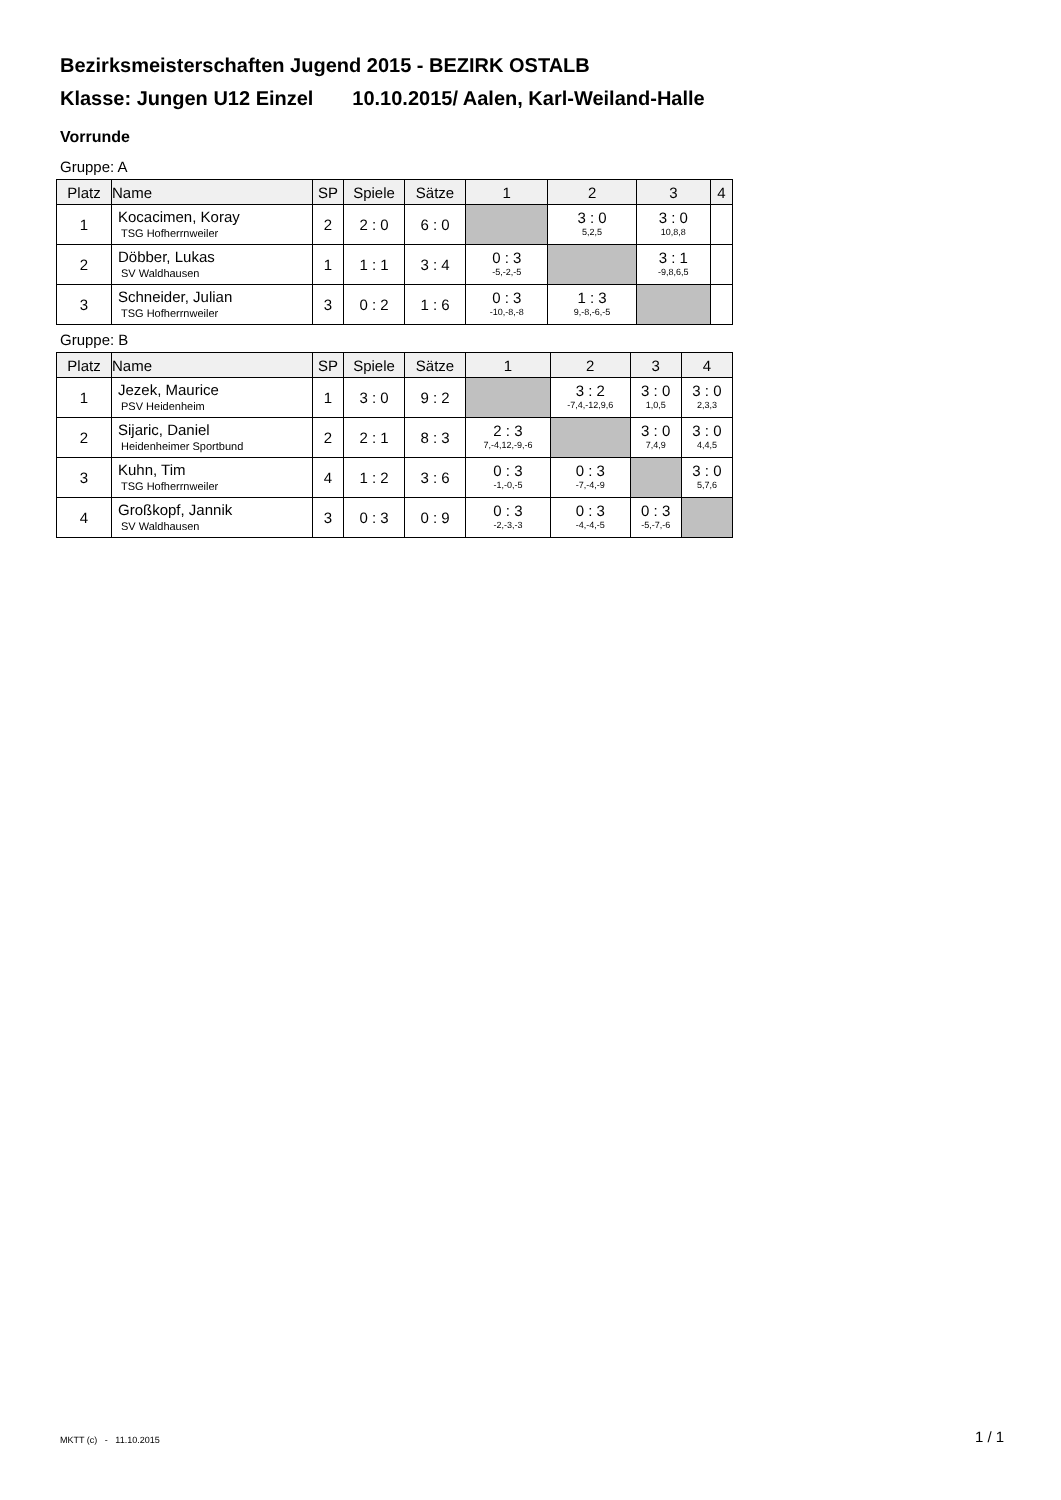Bezirksmeisterschaften Jugend 2015 - BEZIRK OSTALB
Klasse: Jungen U12 Einzel 10.10.2015/ Aalen, Karl-Weiland-Halle
Vorrunde
Gruppe: A
| Platz | Name | SP | Spiele | Sätze | 1 | 2 | 3 | 4 |
| --- | --- | --- | --- | --- | --- | --- | --- | --- |
| 1 | Kocacimen, Koray TSG Hofherrnweiler | 2 | 2 : 0 | 6 : 0 | | 3 : 0 5,2,5 | 3 : 0 10,8,8 | |
| 2 | Döbber, Lukas SV Waldhausen | 1 | 1 : 1 | 3 : 4 | 0 : 3 -5,-2,-5 | | 3 : 1 -9,8,6,5 | |
| 3 | Schneider, Julian TSG Hofherrnweiler | 3 | 0 : 2 | 1 : 6 | 0 : 3 -10,-8,-8 | 1 : 3 9,-8,-6,-5 | | |
Gruppe: B
| Platz | Name | SP | Spiele | Sätze | 1 | 2 | 3 | 4 |
| --- | --- | --- | --- | --- | --- | --- | --- | --- |
| 1 | Jezek, Maurice PSV Heidenheim | 1 | 3 : 0 | 9 : 2 | | 3 : 2 -7,4,-12,9,6 | 3 : 0 1,0,5 | 3 : 0 2,3,3 |
| 2 | Sijaric, Daniel Heidenheimer Sportbund | 2 | 2 : 1 | 8 : 3 | 2 : 3 7,-4,12,-9,-6 | | 3 : 0 7,4,9 | 3 : 0 4,4,5 |
| 3 | Kuhn, Tim TSG Hofherrnweiler | 4 | 1 : 2 | 3 : 6 | 0 : 3 -1,-0,-5 | 0 : 3 -7,-4,-9 | | 3 : 0 5,7,6 |
| 4 | Großkopf, Jannik SV Waldhausen | 3 | 0 : 3 | 0 : 9 | 0 : 3 -2,-3,-3 | 0 : 3 -4,-4,-5 | 0 : 3 -5,-7,-6 | |
MKTT (c) - 11.10.2015 1 / 1